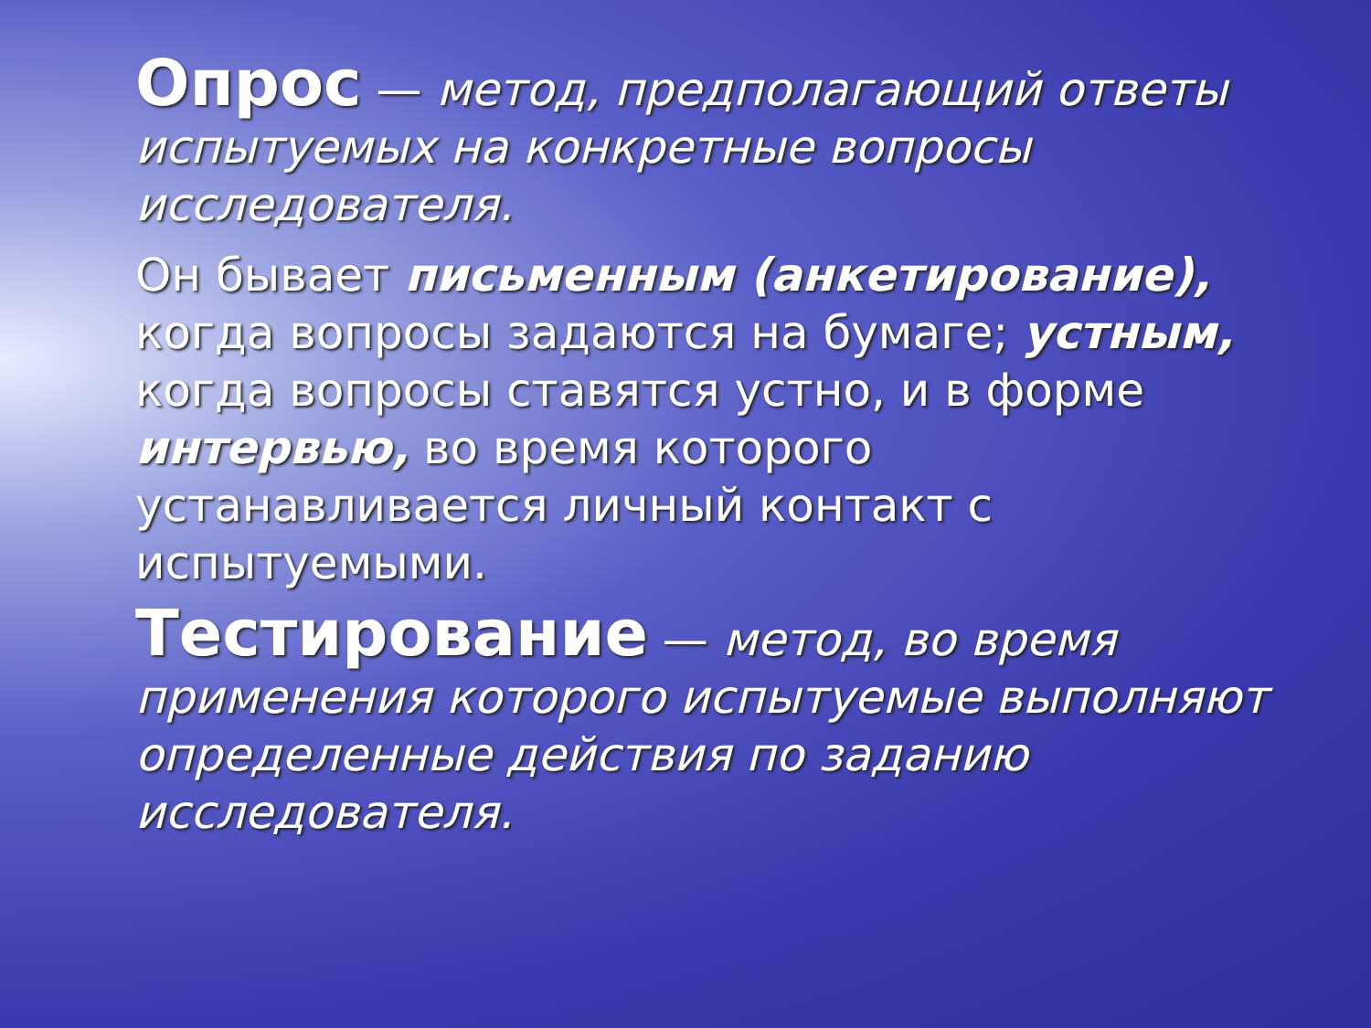Опрос — метод, предполагающий ответы испытуемых на конкретные вопросы исследователя.
Он бывает письменным (анкетирование), когда вопросы задаются на бумаге; устным, когда вопросы ставятся устно, и в форме интервью, во время которого устанавливается личный контакт с испытуемыми.
Тестирование — метод, во время применения которого испытуемые выполняют определенные действия по заданию исследователя.